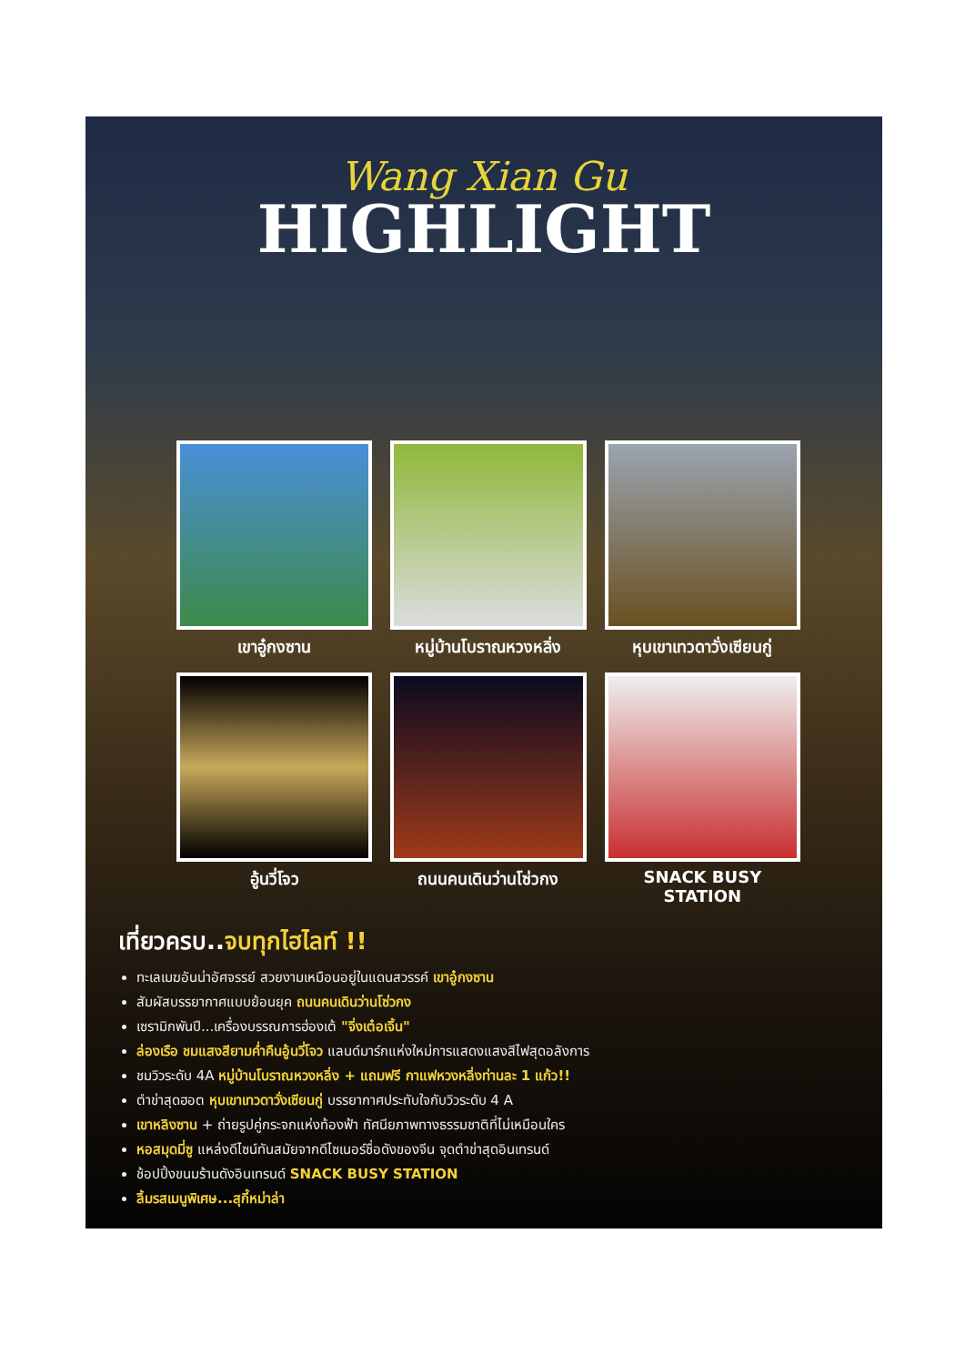Wang Xian Gu
HIGHLIGHT
เขาอู๋กงซาน
หมู่บ้านโบราณหวงหลิ่ง
หุบเขาเทวดาวั่งเซียนกู่
อู้นวี่โจว
ถนนคนเดินว่านโซ่วกง
SNACK BUSY STATION
เที่ยวครบ..จบทุกไฮไลท์ !!
ทะเลเมฆอันน่าอัศจรรย์ สวยงามเหมือนอยู่ในแดนสวรรค์ เขาอู๋กงซาน
สัมผัสบรรยากาศแบบย้อนยุค ถนนคนเดินว่านโซ่วกง
เซรามิกพันปี...เครื่องบรรณการฮ่องเต้ "จิ่งเต๋อเจิ้น"
ล่องเรือ ชมแสงสียามค่ำคืนอู้นวี่โจว แลนด์มาร์กแห่งใหม่การแสดงแสงสีไฟสุดอลังการ
ชมวิวระดับ 4A หมู่บ้านโบราณหวงหลิ่ง + แถมฟรี กาแฟหวงหลิ่งท่านละ 1 แก้ว!!
ตำข่าสุดฮอต หุบเขาเทวดาวั่งเซียนกู่ บรรยากาศประทับใจกับวิวระดับ 4 A
เขาหลิงซาน + ถ่ายรูปคู่กระจกแห่งท้องฟ้า ทัศนียภาพทางธรรมชาติที่ไม่เหมือนใคร
หอสมุดมี่ซู แหล่งดีไซน์ทันสมัยจากดีไซเนอร์ชื่อดังของจีน จุดตำข่าสุดอินเทรนด์
ช้อปปิ้งขนมร้านดังอินเทรนด์ SNACK BUSY STATION
ลิ้มรสเมนูพิเศษ...สุกี้หม่าล่า